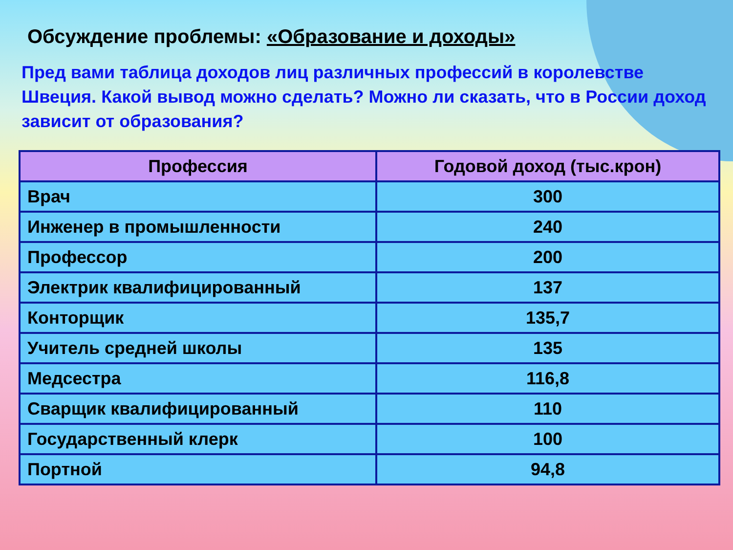Обсуждение проблемы: «Образование и доходы»
Пред вами таблица доходов лиц различных профессий в королевстве Швеция. Какой вывод можно сделать? Можно ли сказать, что в России доход зависит от образования?
| Профессия | Годовой доход (тыс.крон) |
| --- | --- |
| Врач | 300 |
| Инженер в промышленности | 240 |
| Профессор | 200 |
| Электрик квалифицированный | 137 |
| Конторщик | 135,7 |
| Учитель средней школы | 135 |
| Медсестра | 116,8 |
| Сварщик квалифицированный | 110 |
| Государственный клерк | 100 |
| Портной | 94,8 |